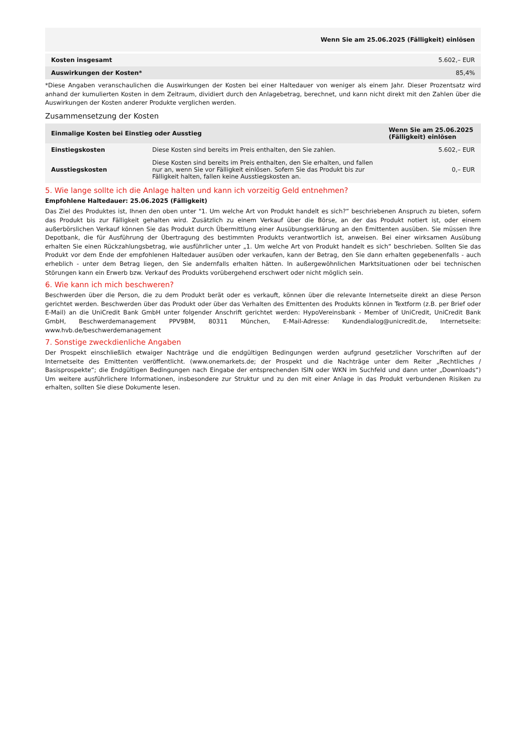| | Wenn Sie am 25.06.2025 (Fälligkeit) einlösen |
| Kosten insgesamt | 5.602,– EUR |
| Auswirkungen der Kosten* | 85,4% |
*Diese Angaben veranschaulichen die Auswirkungen der Kosten bei einer Haltedauer von weniger als einem Jahr. Dieser Prozentsatz wird anhand der kumulierten Kosten in dem Zeitraum, dividiert durch den Anlagebetrag, berechnet, und kann nicht direkt mit den Zahlen über die Auswirkungen der Kosten anderer Produkte verglichen werden.
Zusammensetzung der Kosten
| Einmalige Kosten bei Einstieg oder Ausstieg | | Wenn Sie am 25.06.2025 (Fälligkeit) einlösen |
| --- | --- | --- |
| Einstiegskosten | Diese Kosten sind bereits im Preis enthalten, den Sie zahlen. | 5.602,– EUR |
| Ausstiegskosten | Diese Kosten sind bereits im Preis enthalten, den Sie erhalten, und fallen nur an, wenn Sie vor Fälligkeit einlösen. Sofern Sie das Produkt bis zur Fälligkeit halten, fallen keine Ausstiegskosten an. | 0,– EUR |
5. Wie lange sollte ich die Anlage halten und kann ich vorzeitig Geld entnehmen?
Empfohlene Haltedauer: 25.06.2025 (Fälligkeit)
Das Ziel des Produktes ist, Ihnen den oben unter "1. Um welche Art von Produkt handelt es sich?“ beschriebenen Anspruch zu bieten, sofern das Produkt bis zur Fälligkeit gehalten wird. Zusätzlich zu einem Verkauf über die Börse, an der das Produkt notiert ist, oder einem außerbörslichen Verkauf können Sie das Produkt durch Übermittlung einer Ausübungserklärung an den Emittenten ausüben. Sie müssen Ihre Depotbank, die für Ausführung der Übertragung des bestimmten Produkts verantwortlich ist, anweisen. Bei einer wirksamen Ausübung erhalten Sie einen Rückzahlungsbetrag, wie ausführlicher unter „1. Um welche Art von Produkt handelt es sich“ beschrieben. Sollten Sie das Produkt vor dem Ende der empfohlenen Haltedauer ausüben oder verkaufen, kann der Betrag, den Sie dann erhalten gegebenenfalls - auch erheblich - unter dem Betrag liegen, den Sie andernfalls erhalten hätten. In außergewöhnlichen Marktsituationen oder bei technischen Störungen kann ein Erwerb bzw. Verkauf des Produkts vorübergehend erschwert oder nicht möglich sein.
6. Wie kann ich mich beschweren?
Beschwerden über die Person, die zu dem Produkt berät oder es verkauft, können über die relevante Internetseite direkt an diese Person gerichtet werden. Beschwerden über das Produkt oder über das Verhalten des Emittenten des Produkts können in Textform (z.B. per Brief oder E-Mail) an die UniCredit Bank GmbH unter folgender Anschrift gerichtet werden: HypoVereinsbank - Member of UniCredit, UniCredit Bank GmbH, Beschwerdemanagement PPV9BM, 80311 München, E-Mail-Adresse: Kundendialog@unicredit.de, Internetseite: www.hvb.de/beschwerdemanagement
7. Sonstige zweckdienliche Angaben
Der Prospekt einschließlich etwaiger Nachträge und die endgültigen Bedingungen werden aufgrund gesetzlicher Vorschriften auf der Internetseite des Emittenten veröffentlicht. (www.onemarkets.de; der Prospekt und die Nachträge unter dem Reiter „Rechtliches / Basisprospekte“; die Endgültigen Bedingungen nach Eingabe der entsprechenden ISIN oder WKN im Suchfeld und dann unter „Downloads“) Um weitere ausführlichere Informationen, insbesondere zur Struktur und zu den mit einer Anlage in das Produkt verbundenen Risiken zu erhalten, sollten Sie diese Dokumente lesen.